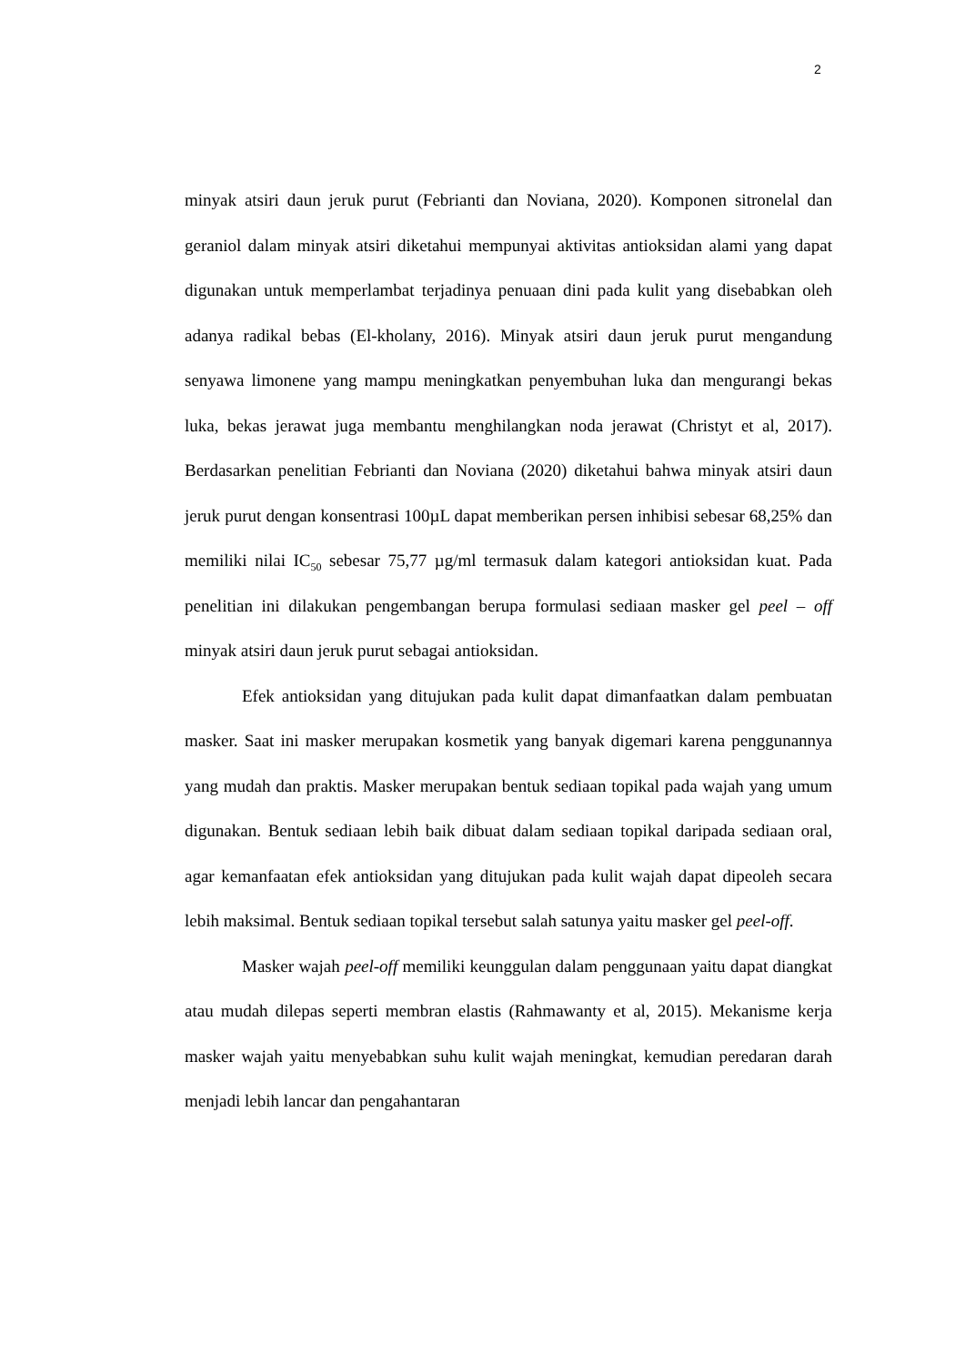2
minyak atsiri daun jeruk purut (Febrianti dan Noviana, 2020). Komponen sitronelal dan geraniol dalam minyak atsiri diketahui mempunyai aktivitas antioksidan alami yang dapat digunakan untuk memperlambat terjadinya penuaan dini pada kulit yang disebabkan oleh adanya radikal bebas (El-kholany, 2016). Minyak atsiri daun jeruk purut mengandung senyawa limonene yang mampu meningkatkan penyembuhan luka dan mengurangi bekas luka, bekas jerawat juga membantu menghilangkan noda jerawat (Christyt et al, 2017). Berdasarkan penelitian Febrianti dan Noviana (2020) diketahui bahwa minyak atsiri daun jeruk purut dengan konsentrasi 100µL dapat memberikan persen inhibisi sebesar 68,25% dan memiliki nilai IC<sub>50</sub> sebesar 75,77 µg/ml termasuk dalam kategori antioksidan kuat. Pada penelitian ini dilakukan pengembangan berupa formulasi sediaan masker gel peel – off minyak atsiri daun jeruk purut sebagai antioksidan.
Efek antioksidan yang ditujukan pada kulit dapat dimanfaatkan dalam pembuatan masker. Saat ini masker merupakan kosmetik yang banyak digemari karena penggunannya yang mudah dan praktis. Masker merupakan bentuk sediaan topikal pada wajah yang umum digunakan. Bentuk sediaan lebih baik dibuat dalam sediaan topikal daripada sediaan oral, agar kemanfaatan efek antioksidan yang ditujukan pada kulit wajah dapat dipeoleh secara lebih maksimal. Bentuk sediaan topikal tersebut salah satunya yaitu masker gel peel-off.
Masker wajah peel-off memiliki keunggulan dalam penggunaan yaitu dapat diangkat atau mudah dilepas seperti membran elastis (Rahmawanty et al, 2015). Mekanisme kerja masker wajah yaitu menyebabkan suhu kulit wajah meningkat, kemudian peredaran darah menjadi lebih lancar dan pengahantaran